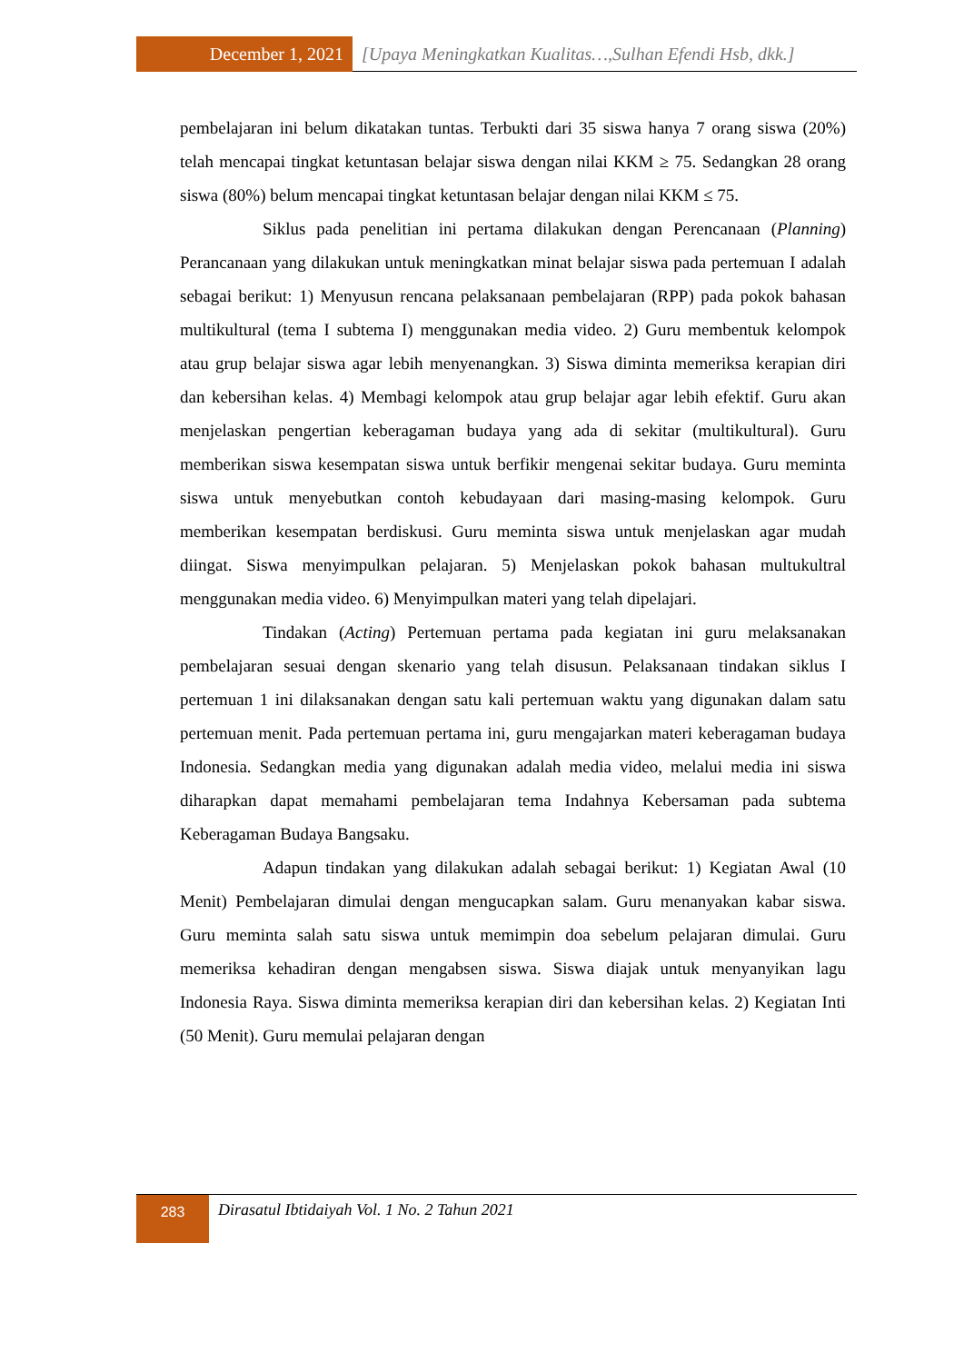December 1, 2021
[Upaya Meningkatkan Kualitas…,Sulhan Efendi Hsb, dkk.]
pembelajaran ini belum dikatakan tuntas. Terbukti dari 35 siswa hanya 7 orang siswa (20%) telah mencapai tingkat ketuntasan belajar siswa dengan nilai KKM ≥ 75. Sedangkan 28 orang siswa (80%) belum mencapai tingkat ketuntasan belajar dengan nilai KKM ≤ 75.
Siklus pada penelitian ini pertama dilakukan dengan Perencanaan (Planning) Perancanaan yang dilakukan untuk meningkatkan minat belajar siswa pada pertemuan I adalah sebagai berikut: 1) Menyusun rencana pelaksanaan pembelajaran (RPP) pada pokok bahasan multikultural (tema I subtema I) menggunakan media video. 2) Guru membentuk kelompok atau grup belajar siswa agar lebih menyenangkan. 3) Siswa diminta memeriksa kerapian diri dan kebersihan kelas. 4) Membagi kelompok atau grup belajar agar lebih efektif. Guru akan menjelaskan pengertian keberagaman budaya yang ada di sekitar (multikultural). Guru memberikan siswa kesempatan siswa untuk berfikir mengenai sekitar budaya. Guru meminta siswa untuk menyebutkan contoh kebudayaan dari masing-masing kelompok. Guru memberikan kesempatan berdiskusi. Guru meminta siswa untuk menjelaskan agar mudah diingat. Siswa menyimpulkan pelajaran. 5) Menjelaskan pokok bahasan multukultral menggunakan media video. 6) Menyimpulkan materi yang telah dipelajari.
Tindakan (Acting) Pertemuan pertama pada kegiatan ini guru melaksanakan pembelajaran sesuai dengan skenario yang telah disusun. Pelaksanaan tindakan siklus I pertemuan 1 ini dilaksanakan dengan satu kali pertemuan waktu yang digunakan dalam satu pertemuan menit. Pada pertemuan pertama ini, guru mengajarkan materi keberagaman budaya Indonesia. Sedangkan media yang digunakan adalah media video, melalui media ini siswa diharapkan dapat memahami pembelajaran tema Indahnya Kebersaman pada subtema Keberagaman Budaya Bangsaku.
Adapun tindakan yang dilakukan adalah sebagai berikut: 1) Kegiatan Awal (10 Menit) Pembelajaran dimulai dengan mengucapkan salam. Guru menanyakan kabar siswa. Guru meminta salah satu siswa untuk memimpin doa sebelum pelajaran dimulai. Guru memeriksa kehadiran dengan mengabsen siswa. Siswa diajak untuk menyanyikan lagu Indonesia Raya. Siswa diminta memeriksa kerapian diri dan kebersihan kelas. 2) Kegiatan Inti (50 Menit). Guru memulai pelajaran dengan
283
Dirasatul Ibtidaiyah Vol. 1 No. 2 Tahun 2021